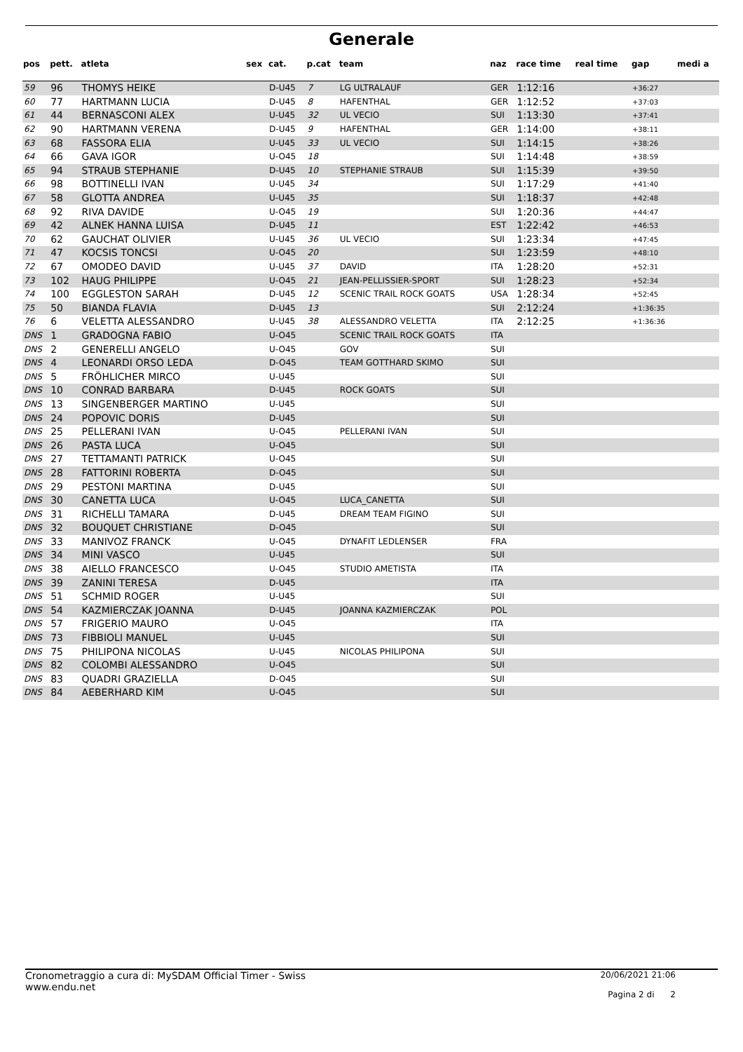Generale
| pos | pett. | atleta | sex | cat. | p.cat | team | naz | race time | real time | gap | medi a |
| --- | --- | --- | --- | --- | --- | --- | --- | --- | --- | --- | --- |
| 59 | 96 | THOMYS HEIKE | | D-U45 | 7 | LG ULTRALAUF | GER | 1:12:16 | | +36:27 | |
| 60 | 77 | HARTMANN LUCIA | | D-U45 | 8 | HAFENTHAL | GER | 1:12:52 | | +37:03 | |
| 61 | 44 | BERNASCONI ALEX | | U-U45 | 32 | UL VECIO | SUI | 1:13:30 | | +37:41 | |
| 62 | 90 | HARTMANN VERENA | | D-U45 | 9 | HAFENTHAL | GER | 1:14:00 | | +38:11 | |
| 63 | 68 | FASSORA ELIA | | U-U45 | 33 | UL VECIO | SUI | 1:14:15 | | +38:26 | |
| 64 | 66 | GAVA IGOR | | U-O45 | 18 | | SUI | 1:14:48 | | +38:59 | |
| 65 | 94 | STRAUB STEPHANIE | | D-U45 | 10 | STEPHANIE STRAUB | SUI | 1:15:39 | | +39:50 | |
| 66 | 98 | BOTTINELLI IVAN | | U-U45 | 34 | | SUI | 1:17:29 | | +41:40 | |
| 67 | 58 | GLOTTA ANDREA | | U-U45 | 35 | | SUI | 1:18:37 | | +42:48 | |
| 68 | 92 | RIVA DAVIDE | | U-O45 | 19 | | SUI | 1:20:36 | | +44:47 | |
| 69 | 42 | ALNEK HANNA LUISA | | D-U45 | 11 | | EST | 1:22:42 | | +46:53 | |
| 70 | 62 | GAUCHAT OLIVIER | | U-U45 | 36 | UL VECIO | SUI | 1:23:34 | | +47:45 | |
| 71 | 47 | KOCSIS TONCSI | | U-O45 | 20 | | SUI | 1:23:59 | | +48:10 | |
| 72 | 67 | OMODEO DAVID | | U-U45 | 37 | DAVID | ITA | 1:28:20 | | +52:31 | |
| 73 | 102 | HAUG PHILIPPE | | U-O45 | 21 | JEAN-PELLISSIER-SPORT | SUI | 1:28:23 | | +52:34 | |
| 74 | 100 | EGGLESTON SARAH | | D-U45 | 12 | SCENIC TRAIL ROCK GOATS | USA | 1:28:34 | | +52:45 | |
| 75 | 50 | BIANDA FLAVIA | | D-U45 | 13 | | SUI | 2:12:24 | | +1:36:35 | |
| 76 | 6 | VELETTA ALESSANDRO | | U-U45 | 38 | ALESSANDRO VELETTA | ITA | 2:12:25 | | +1:36:36 | |
| DNS | 1 | GRADOGNA FABIO | | U-O45 | | SCENIC TRAIL ROCK GOATS | ITA | | | | |
| DNS | 2 | GENERELLI ANGELO | | U-O45 | | GOV | SUI | | | | |
| DNS | 4 | LEONARDI ORSO LEDA | | D-O45 | | TEAM GOTTHARD SKIMO | SUI | | | | |
| DNS | 5 | FRÖHLICHER MIRCO | | U-U45 | | | SUI | | | | |
| DNS | 10 | CONRAD BARBARA | | D-U45 | | ROCK GOATS | SUI | | | | |
| DNS | 13 | SINGENBERGER MARTINO | | U-U45 | | | SUI | | | | |
| DNS | 24 | POPOVIC DORIS | | D-U45 | | | SUI | | | | |
| DNS | 25 | PELLERANI IVAN | | U-O45 | | PELLERANI IVAN | SUI | | | | |
| DNS | 26 | PASTA LUCA | | U-O45 | | | SUI | | | | |
| DNS | 27 | TETTAMANTI PATRICK | | U-O45 | | | SUI | | | | |
| DNS | 28 | FATTORINI ROBERTA | | D-O45 | | | SUI | | | | |
| DNS | 29 | PESTONI MARTINA | | D-U45 | | | SUI | | | | |
| DNS | 30 | CANETTA LUCA | | U-O45 | | LUCA_CANETTA | SUI | | | | |
| DNS | 31 | RICHELLI TAMARA | | D-U45 | | DREAM TEAM FIGINO | SUI | | | | |
| DNS | 32 | BOUQUET CHRISTIANE | | D-O45 | | | SUI | | | | |
| DNS | 33 | MANIVOZ FRANCK | | U-O45 | | DYNAFIT LEDLENSER | FRA | | | | |
| DNS | 34 | MINI VASCO | | U-U45 | | | SUI | | | | |
| DNS | 38 | AIELLO FRANCESCO | | U-O45 | | STUDIO AMETISTA | ITA | | | | |
| DNS | 39 | ZANINI TERESA | | D-U45 | | | ITA | | | | |
| DNS | 51 | SCHMID ROGER | | U-U45 | | | SUI | | | | |
| DNS | 54 | KAZMIERCZAK JOANNA | | D-U45 | | JOANNA KAZMIERCZAK | POL | | | | |
| DNS | 57 | FRIGERIO MAURO | | U-O45 | | | ITA | | | | |
| DNS | 73 | FIBBIOLI MANUEL | | U-U45 | | | SUI | | | | |
| DNS | 75 | PHILIPONA NICOLAS | | U-U45 | | NICOLAS PHILIPONA | SUI | | | | |
| DNS | 82 | COLOMBI ALESSANDRO | | U-O45 | | | SUI | | | | |
| DNS | 83 | QUADRI GRAZIELLA | | D-O45 | | | SUI | | | | |
| DNS | 84 | AEBERHARD KIM | | U-O45 | | | SUI | | | | |
Cronometraggio a cura di: MySDAM Official Timer - Swiss
www.endu.net
20/06/2021 21:06
Pagina 2 di 2